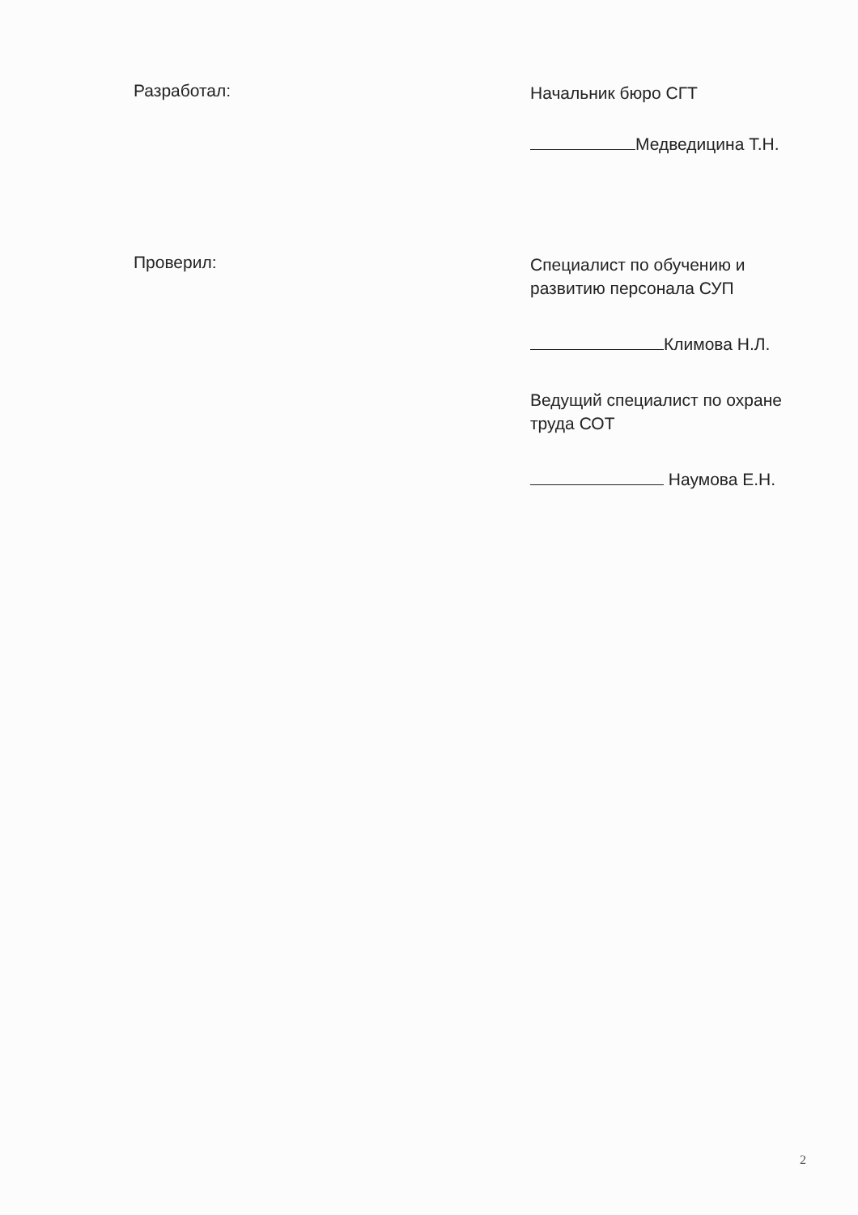Разработал:
Начальник бюро СГТ
Медведицина Т.Н.
Проверил:
Специалист по обучению и развитию персонала СУП
Климова Н.Л.
Ведущий специалист по охране труда СОТ
Наумова Е.Н.
2